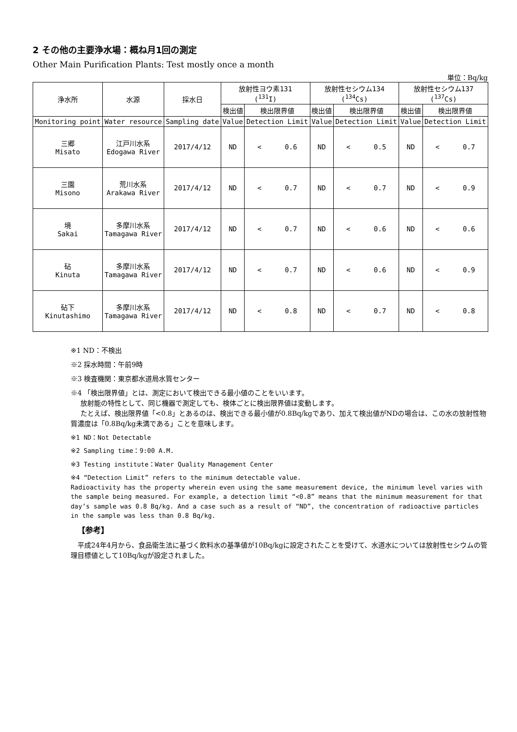2 その他の主要浄水場：概ね月1回の測定
Other Main Purification Plants: Test mostly once a month
単位：Bq/kg
| 浄水所 | 水源 | 採水日 | 放射性ヨウ素131 (<sup>131</sup>I) | | 放射性セシウム134 (<sup>134</sup>Cs) | | 放射性セシウム137 (<sup>137</sup>Cs) | |
| --- | --- | --- | --- | --- | --- | --- | --- | --- |
| | | | 検出値 | 検出限界値 | 検出値 | 検出限界値 | 検出値 | 検出限界値 |
| Monitoring point | Water resource | Sampling date | Value | Detection Limit | Value | Detection Limit | Value | Detection Limit |
| 三郷 Misato | 江戸川水系 Edogawa River | 2017/4/12 | ND | < 0.6 | ND | < 0.5 | ND | < 0.7 |
| 三園 Misono | 荒川水系 Arakawa River | 2017/4/12 | ND | < 0.7 | ND | < 0.7 | ND | < 0.9 |
| 境 Sakai | 多摩川水系 Tamagawa River | 2017/4/12 | ND | < 0.7 | ND | < 0.6 | ND | < 0.6 |
| 砧 Kinuta | 多摩川水系 Tamagawa River | 2017/4/12 | ND | < 0.7 | ND | < 0.6 | ND | < 0.9 |
| 砧下 Kinutashimo | 多摩川水系 Tamagawa River | 2017/4/12 | ND | < 0.8 | ND | < 0.7 | ND | < 0.8 |
※1 ND：不検出
※2 採水時間：午前9時
※3 検査機関：東京都水道局水質センター
※4 「検出限界値」とは、測定において検出できる最小値のことをいいます。
放射能の特性として、同じ機器で測定しても、検体ごとに検出限界値は変動します。
たとえば、検出限界値「<0.8」とあるのは、検出できる最小値が0.8Bq/kgであり、加えて検出値がNDの場合は、この水の放射性物質濃度は「0.8Bq/kg未満である」ことを意味します。
※1 ND：Not Detectable
※2 Sampling time：9:00 A.M.
※3 Testing institute：Water Quality Management Center
※4 “Detection Limit” refers to the minimum detectable value.
Radioactivity has the property wherein even using the same measurement device, the minimum level varies with the sample being measured. For example, a detection limit “<0.8” means that the minimum measurement for that day’s sample was 0.8 Bq/kg. And a case such as a result of “ND”, the concentration of radioactive particles in the sample was less than 0.8 Bq/kg.
【参考】
　平成24年4月から、食品衛生法に基づく飲料水の基準値が10Bq/kgに設定されたことを受けて、水道水については放射性セシウムの管理目標値として10Bq/kgが設定されました。